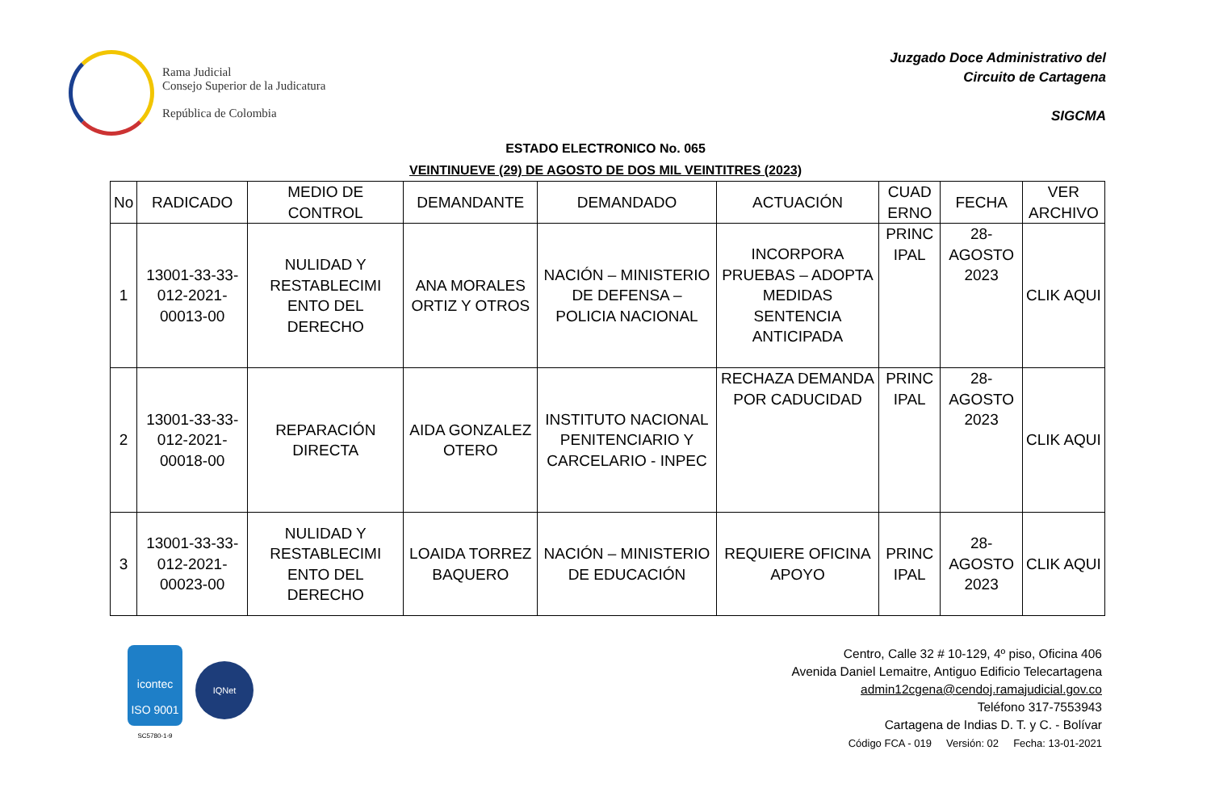Rama Judicial
Consejo Superior de la Judicatura
República de Colombia
Juzgado Doce Administrativo del
Circuito de Cartagena
SIGCMA
ESTADO ELECTRONICO No. 065
VEINTINUEVE (29) DE AGOSTO DE DOS MIL VEINTITRES (2023)
| No | RADICADO | MEDIO DE CONTROL | DEMANDANTE | DEMANDADO | ACTUACIÓN | CUAD ERNO | FECHA | VER ARCHIVO |
| --- | --- | --- | --- | --- | --- | --- | --- | --- |
| 1 | 13001-33-33-012-2021-00013-00 | NULIDAD Y RESTABLECIMI ENTO DEL DERECHO | ANA MORALES ORTIZ Y OTROS | NACIÓN – MINISTERIO DE DEFENSA – POLICIA NACIONAL | INCORPORA PRUEBAS – ADOPTA MEDIDAS SENTENCIA ANTICIPADA | PRINC IPAL | 28-AGOSTO 2023 | CLIK AQUI |
| 2 | 13001-33-33-012-2021-00018-00 | REPARACIÓN DIRECTA | AIDA GONZALEZ OTERO | INSTITUTO NACIONAL PENITENCIARIO Y CARCELARIO - INPEC | RECHAZA DEMANDA POR CADUCIDAD | PRINC IPAL | 28-AGOSTO 2023 | CLIK AQUI |
| 3 | 13001-33-33-012-2021-00023-00 | NULIDAD Y RESTABLECIMI ENTO DEL DERECHO | LOAIDA TORREZ BAQUERO | NACIÓN – MINISTERIO DE EDUCACIÓN | REQUIERE OFICINA APOYO | PRINC IPAL | 28-AGOSTO 2023 | CLIK AQUI |
icontec
ISO 9001
SC5780-1-9
IQNet
Centro, Calle 32 # 10-129, 4º piso, Oficina 406
Avenida Daniel Lemaitre, Antiguo Edificio Telecartagena
admin12cgena@cendoj.ramajudicial.gov.co
Teléfono 317-7553943
Cartagena de Indias D. T. y C. - Bolívar
Código FCA - 019 Versión: 02 Fecha: 13-01-2021